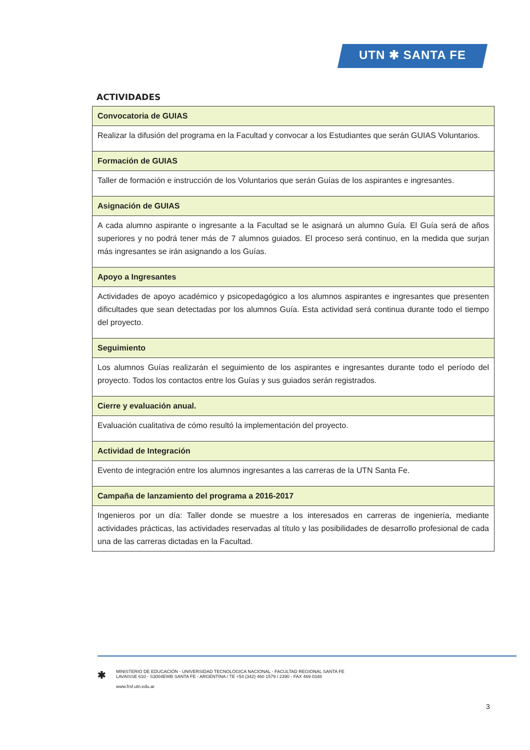UTN ✱ SANTA FE
ACTIVIDADES
| Convocatoria de GUIAS |
| Realizar la difusión del programa en la Facultad y convocar a los Estudiantes que serán GUIAS Voluntarios. |
| Formación de GUIAS |
| Taller de formación e instrucción de los Voluntarios que serán Guías de los aspirantes e ingresantes. |
| Asignación de GUIAS |
| A cada alumno aspirante o ingresante a la Facultad se le asignará un alumno Guía. El Guía será de años superiores y no podrá tener más de 7 alumnos guiados. El proceso será continuo, en la medida que surjan más ingresantes se irán asignando a los Guías. |
| Apoyo a Ingresantes |
| Actividades de apoyo académico y psicopedagógico a los alumnos aspirantes e ingresantes que presenten dificultades que sean detectadas por los alumnos Guía. Esta actividad será continua durante todo el tiempo del proyecto. |
| Seguimiento |
| Los alumnos Guías realizarán el seguimiento de los aspirantes e ingresantes durante todo el período del proyecto. Todos los contactos entre los Guías y sus guiados serán registrados. |
| Cierre y evaluación anual. |
| Evaluación cualitativa de cómo resultó la implementación del proyecto. |
| Actividad de Integración |
| Evento de integración entre los alumnos ingresantes a las carreras de la UTN Santa Fe. |
| Campaña de lanzamiento del programa a 2016-2017 |
| Ingenieros por un día: Taller donde se muestre a los interesados en carreras de ingeniería, mediante actividades prácticas, las actividades reservadas al título y las posibilidades de desarrollo profesional de cada una de las carreras dictadas en la Facultad. |
✱
MINISTERIO DE EDUCACIÓN - UNIVERSIDAD TECNOLÓGICA NACIONAL - FACULTAD REGIONAL SANTA FE
LAVAISSE 610 - S3004EWB SANTA FE - ARGENTINA / TE +54 (342) 460 1579 / 2390 - FAX 469 0348
www.frsf.utn.edu.ar
3